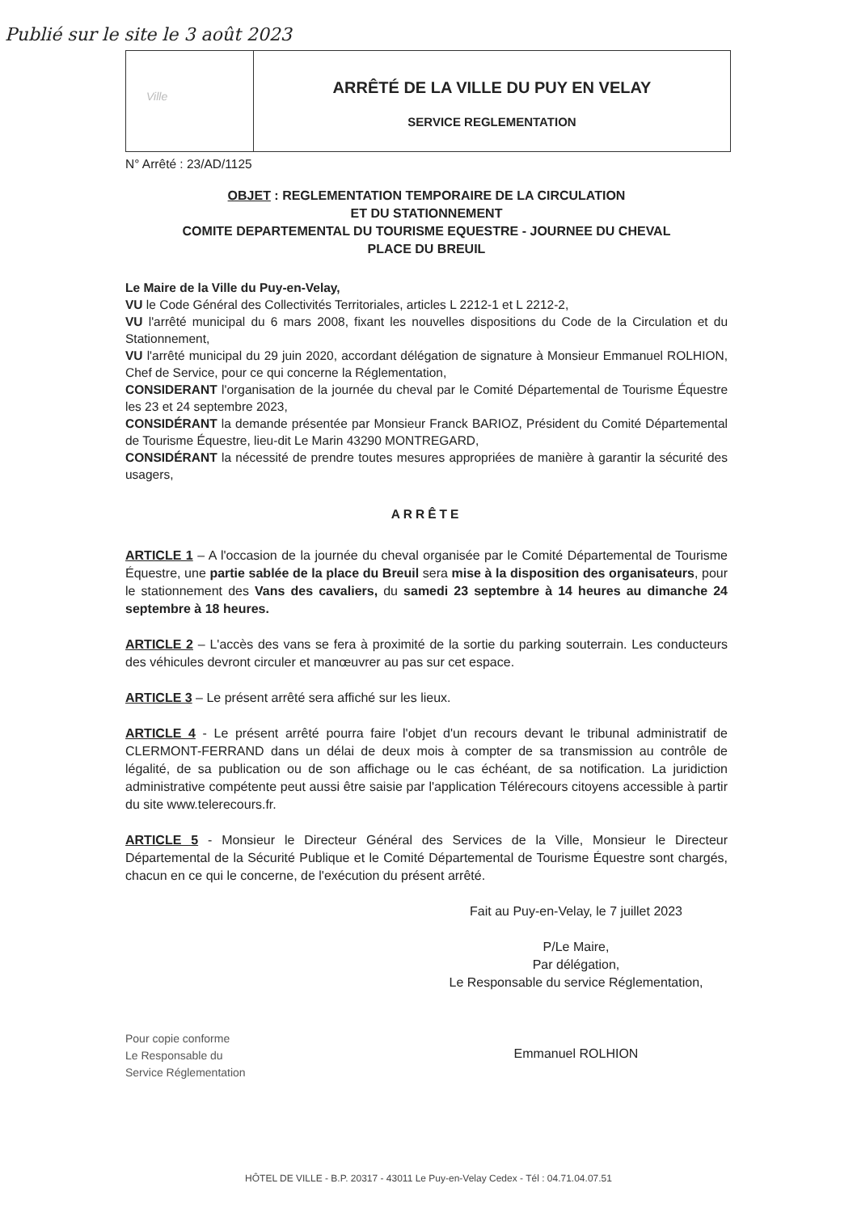Publié sur le site le 3 août 2023
Ville
ARRÊTÉ DE LA VILLE DU PUY EN VELAY
SERVICE REGLEMENTATION
N° Arrêté : 23/AD/1125
OBJET : REGLEMENTATION TEMPORAIRE DE LA CIRCULATION
ET DU STATIONNEMENT
COMITE DEPARTEMENTAL DU TOURISME EQUESTRE - JOURNEE DU CHEVAL
PLACE DU BREUIL
Le Maire de la Ville du Puy-en-Velay,
VU le Code Général des Collectivités Territoriales, articles L 2212-1 et L 2212-2,
VU l'arrêté municipal du 6 mars 2008, fixant les nouvelles dispositions du Code de la Circulation et du Stationnement,
VU l'arrêté municipal du 29 juin 2020, accordant délégation de signature à Monsieur Emmanuel ROLHION, Chef de Service, pour ce qui concerne la Réglementation,
CONSIDERANT l'organisation de la journée du cheval par le Comité Départemental de Tourisme Équestre les 23 et 24 septembre 2023,
CONSIDÉRANT la demande présentée par Monsieur Franck BARIOZ, Président du Comité Départemental de Tourisme Équestre, lieu-dit Le Marin 43290 MONTREGARD,
CONSIDÉRANT la nécessité de prendre toutes mesures appropriées de manière à garantir la sécurité des usagers,
ARRÊTE
ARTICLE 1 – A l'occasion de la journée du cheval organisée par le Comité Départemental de Tourisme Équestre, une partie sablée de la place du Breuil sera mise à la disposition des organisateurs, pour le stationnement des Vans des cavaliers, du samedi 23 septembre à 14 heures au dimanche 24 septembre à 18 heures.
ARTICLE 2 – L'accès des vans se fera à proximité de la sortie du parking souterrain. Les conducteurs des véhicules devront circuler et manœuvrer au pas sur cet espace.
ARTICLE 3 – Le présent arrêté sera affiché sur les lieux.
ARTICLE 4 - Le présent arrêté pourra faire l'objet d'un recours devant le tribunal administratif de CLERMONT-FERRAND dans un délai de deux mois à compter de sa transmission au contrôle de légalité, de sa publication ou de son affichage ou le cas échéant, de sa notification. La juridiction administrative compétente peut aussi être saisie par l'application Télérecours citoyens accessible à partir du site www.telerecours.fr.
ARTICLE 5 - Monsieur le Directeur Général des Services de la Ville, Monsieur le Directeur Départemental de la Sécurité Publique et le Comité Départemental de Tourisme Équestre sont chargés, chacun en ce qui le concerne, de l'exécution du présent arrêté.
Fait au Puy-en-Velay, le 7 juillet 2023
P/Le Maire,
Par délégation,
Le Responsable du service Réglementation,
Emmanuel ROLHION
Pour copie conforme
Le Responsable du
Service Réglementation
HÔTEL DE VILLE - B.P. 20317 - 43011 Le Puy-en-Velay Cedex - Tél : 04.71.04.07.51